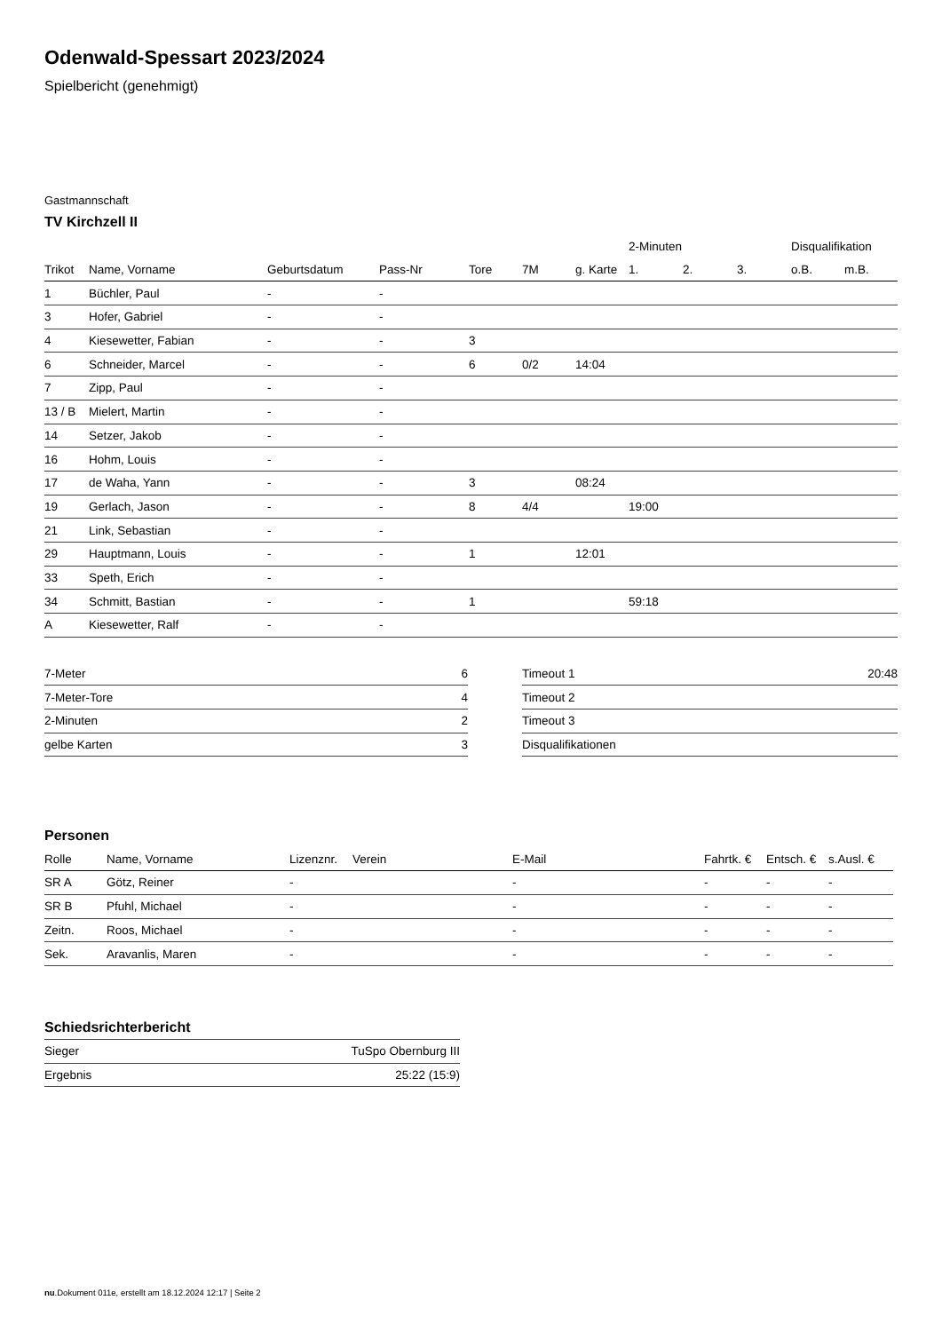Odenwald-Spessart 2023/2024
Spielbericht (genehmigt)
Gastmannschaft
TV Kirchzell II
| | | | | | | | 2-Minuten | | | Disqualifikation | |
| --- | --- | --- | --- | --- | --- | --- | --- | --- | --- | --- | --- |
| Trikot | Name, Vorname | Geburtsdatum | Pass-Nr | Tore | 7M | g. Karte | 1. | 2. | 3. | o.B. | m.B. |
| 1 | Büchler, Paul | - | - | | | | | | | | |
| 3 | Hofer, Gabriel | - | - | | | | | | | | |
| 4 | Kiesewetter, Fabian | - | - | 3 | | | | | | | |
| 6 | Schneider, Marcel | - | - | 6 | 0/2 | 14:04 | | | | | |
| 7 | Zipp, Paul | - | - | | | | | | | | |
| 13 / B | Mielert, Martin | - | - | | | | | | | | |
| 14 | Setzer, Jakob | - | - | | | | | | | | |
| 16 | Hohm, Louis | - | - | | | | | | | | |
| 17 | de Waha, Yann | - | - | 3 | | 08:24 | | | | | |
| 19 | Gerlach, Jason | - | - | 8 | 4/4 | | 19:00 | | | | |
| 21 | Link, Sebastian | - | - | | | | | | | | |
| 29 | Hauptmann, Louis | - | - | 1 | | 12:01 | | | | | |
| 33 | Speth, Erich | - | - | | | | | | | | |
| 34 | Schmitt, Bastian | - | - | 1 | | | 59:18 | | | | |
| A | Kiesewetter, Ralf | - | - | | | | | | | | |
| 7-Meter | 6 |
| 7-Meter-Tore | 4 |
| 2-Minuten | 2 |
| gelbe Karten | 3 |
| Timeout 1 | 20:48 |
| Timeout 2 | |
| Timeout 3 | |
| Disqualifikationen | |
Personen
| Rolle | Name, Vorname | Lizenznr. | Verein | E-Mail | Fahrtk. € | Entsch. € | s.Ausl. € |
| --- | --- | --- | --- | --- | --- | --- | --- |
| SR A | Götz, Reiner | - | | - | - | - | - |
| SR B | Pfuhl, Michael | - | | - | - | - | - |
| Zeitn. | Roos, Michael | - | | - | - | - | - |
| Sek. | Aravanlis, Maren | - | | - | - | - | - |
Schiedsrichterbericht
| Sieger | TuSpo Obernburg III |
| Ergebnis | 25:22 (15:9) |
nu.Dokument 011e, erstellt am 18.12.2024 12:17 | Seite 2